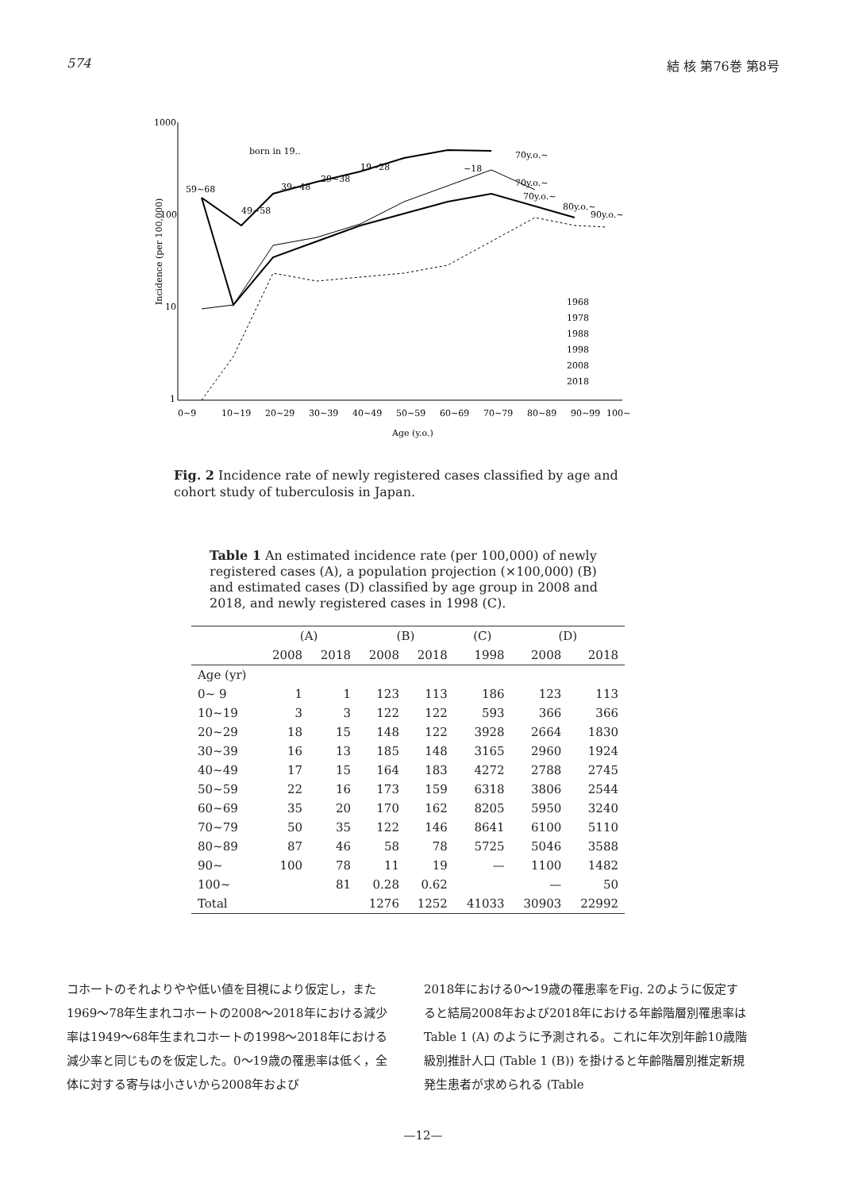574 結 核 第76巻 第8号
1000
100
10
1
Incidence (per 100,000)
0~9
10~19
20~29
30~39
40~49
50~59
60~69
70~79
80~89
90~99
100~
Age (y.o.)
born in 19..
59~68
49~58
39~48
29~38
19~28
~18
70y.o.~
70y.o.~
70y.o.~
80y.o.~
90y.o.~
1968
1978
1988
1998
2008
2018
Fig. 2 Incidence rate of newly registered cases classified by age and cohort study of tuberculosis in Japan.
Table 1 An estimated incidence rate (per 100,000) of newly registered cases (A), a population projection (×100,000) (B) and estimated cases (D) classified by age group in 2008 and 2018, and newly registered cases in 1998 (C).
| | (A) | | (B) | | (C) | (D) | |
| --- | --- | --- | --- | --- | --- | --- | --- |
| | 2008 | 2018 | 2008 | 2018 | 1998 | 2008 | 2018 |
| Age (yr) | | | | | | | |
| 0~ 9 | 1 | 1 | 123 | 113 | 186 | 123 | 113 |
| 10~19 | 3 | 3 | 122 | 122 | 593 | 366 | 366 |
| 20~29 | 18 | 15 | 148 | 122 | 3928 | 2664 | 1830 |
| 30~39 | 16 | 13 | 185 | 148 | 3165 | 2960 | 1924 |
| 40~49 | 17 | 15 | 164 | 183 | 4272 | 2788 | 2745 |
| 50~59 | 22 | 16 | 173 | 159 | 6318 | 3806 | 2544 |
| 60~69 | 35 | 20 | 170 | 162 | 8205 | 5950 | 3240 |
| 70~79 | 50 | 35 | 122 | 146 | 8641 | 6100 | 5110 |
| 80~89 | 87 | 46 | 58 | 78 | 5725 | 5046 | 3588 |
| 90~ | 100 | 78 | 11 | 19 | — | 1100 | 1482 |
| 100~ | | 81 | 0.28 | 0.62 | | — | 50 |
| Total | | | 1276 | 1252 | 41033 | 30903 | 22992 |
コホートのそれよりやや低い値を目視により仮定し，また1969～78年生まれコホートの2008～2018年における減少率は1949～68年生まれコホートの1998～2018年における減少率と同じものを仮定した。0～19歳の罹患率は低く，全体に対する寄与は小さいから2008年および
2018年における0～19歳の罹患率をFig. 2のように仮定すると結局2008年および2018年における年齢階層別罹患率はTable 1 (A) のように予測される。これに年次別年齢10歳階級別推計人口 (Table 1 (B)) を掛けると年齢階層別推定新規発生患者が求められる (Table
—12—